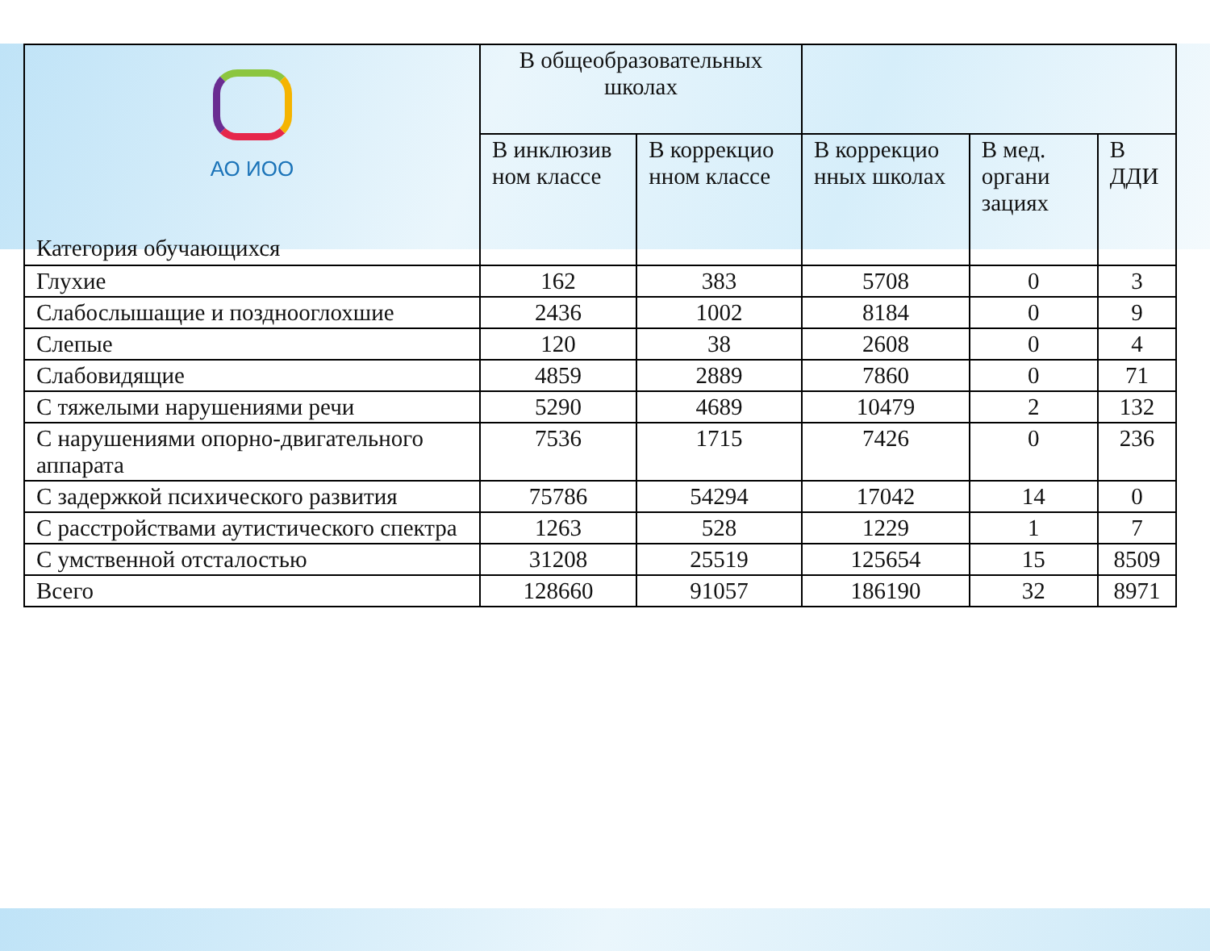| АО ИОО Категория обучающихся | В общеобразовательных школах | | | | |
| | В инклюзив ном классе | В коррекцио нном классе | В коррекцио нных школах | В мед. органи зациях | В ДДИ |
| Глухие | 162 | 383 | 5708 | 0 | 3 |
| Слабослышащие и позднооглохшие | 2436 | 1002 | 8184 | 0 | 9 |
| Слепые | 120 | 38 | 2608 | 0 | 4 |
| Слабовидящие | 4859 | 2889 | 7860 | 0 | 71 |
| С тяжелыми нарушениями речи | 5290 | 4689 | 10479 | 2 | 132 |
| С нарушениями опорно-двигательного аппарата | 7536 | 1715 | 7426 | 0 | 236 |
| С задержкой психического развития | 75786 | 54294 | 17042 | 14 | 0 |
| С расстройствами аутистического спектра | 1263 | 528 | 1229 | 1 | 7 |
| С умственной отсталостью | 31208 | 25519 | 125654 | 15 | 8509 |
| Всего | 128660 | 91057 | 186190 | 32 | 8971 |